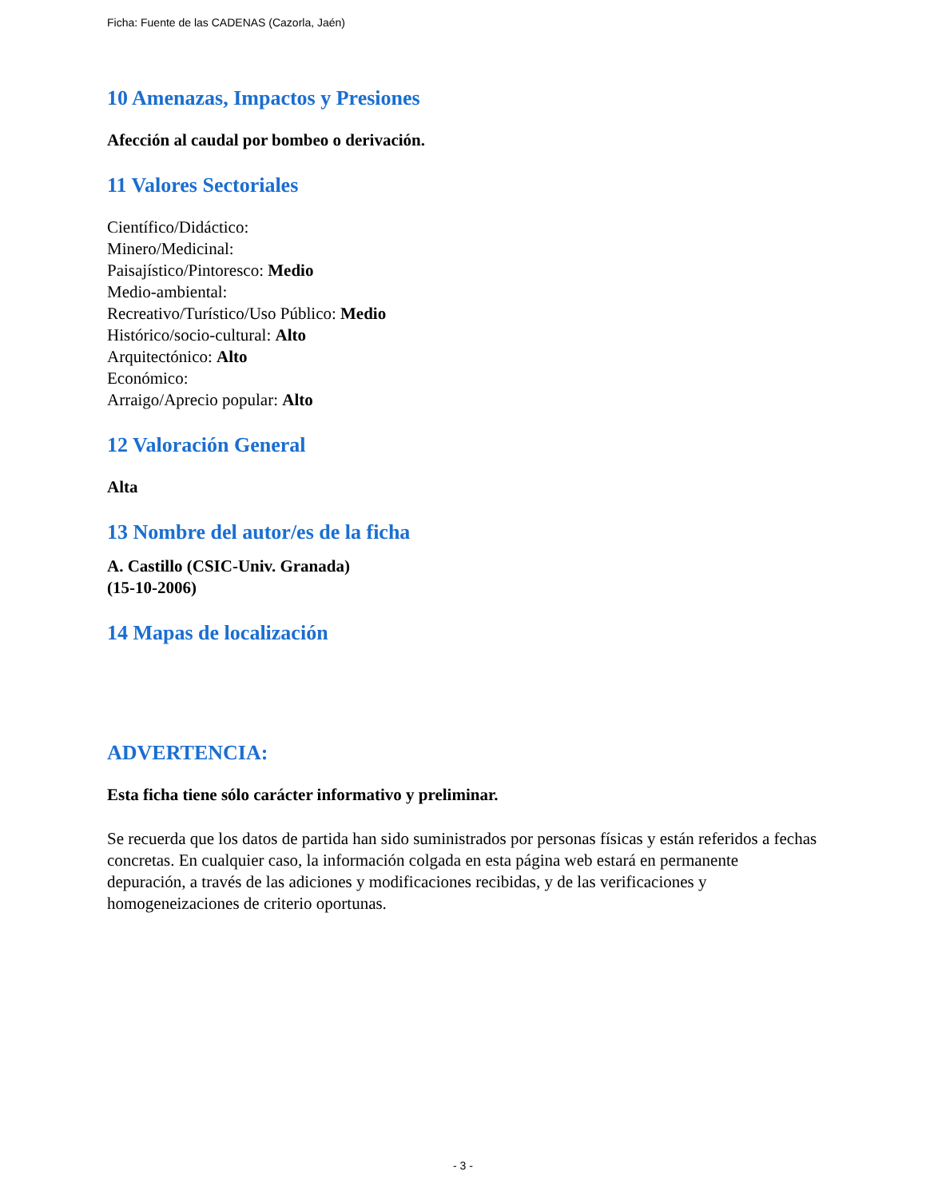Ficha: Fuente de las CADENAS (Cazorla, Jaén)
10 Amenazas, Impactos y Presiones
Afección al caudal por bombeo o derivación.
11 Valores Sectoriales
Científico/Didáctico:
Minero/Medicinal:
Paisajístico/Pintoresco: Medio
Medio-ambiental:
Recreativo/Turístico/Uso Público: Medio
Histórico/socio-cultural: Alto
Arquitectónico: Alto
Económico:
Arraigo/Aprecio popular: Alto
12 Valoración General
Alta
13 Nombre del autor/es de la ficha
A. Castillo (CSIC-Univ. Granada)
(15-10-2006)
14 Mapas de localización
ADVERTENCIA:
Esta ficha tiene sólo carácter informativo y preliminar.
Se recuerda que los datos de partida han sido suministrados por personas físicas y están referidos a fechas concretas. En cualquier caso, la información colgada en esta página web estará en permanente depuración, a través de las adiciones y modificaciones recibidas, y de las verificaciones y homogeneizaciones de criterio oportunas.
- 3 -